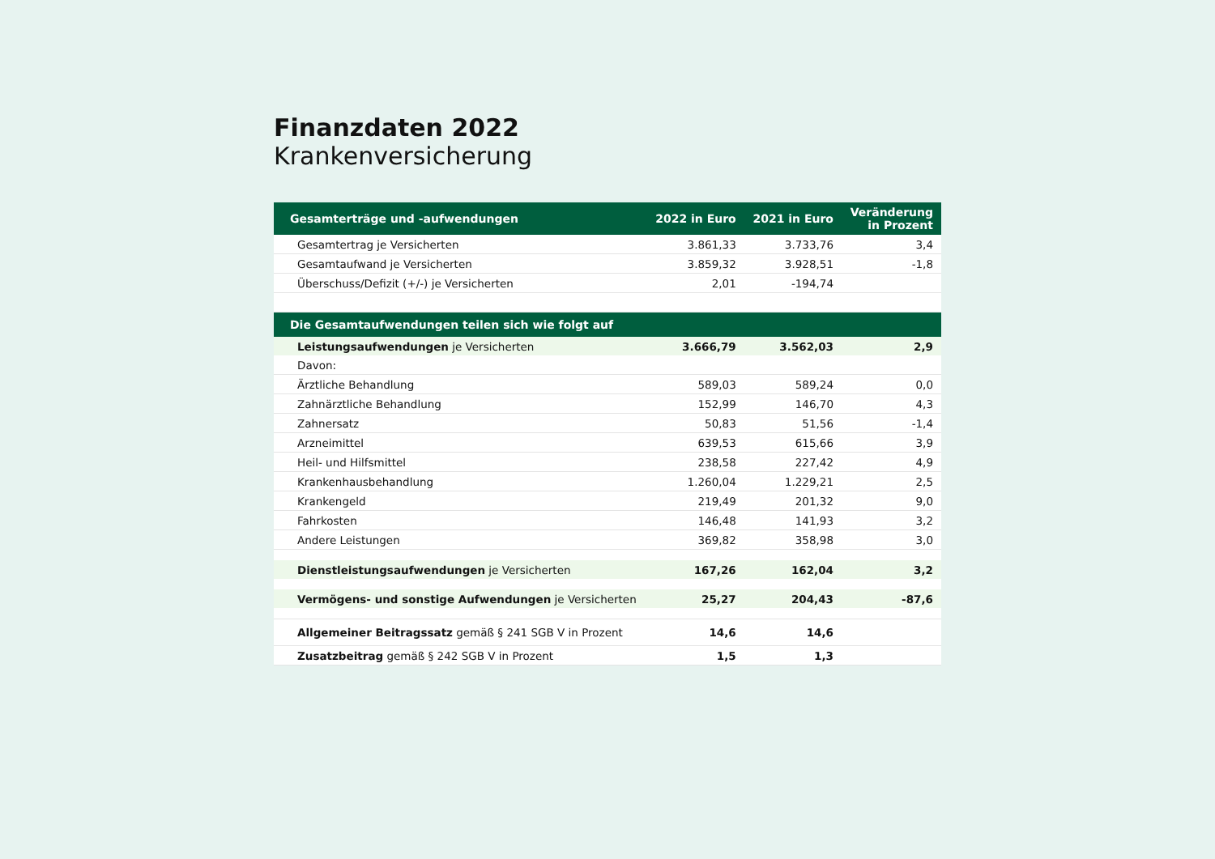Finanzdaten 2022
Krankenversicherung
| Gesamterträge und -aufwendungen | 2022 in Euro | 2021 in Euro | Veränderung in Prozent |
| --- | --- | --- | --- |
| Gesamtertrag je Versicherten | 3.861,33 | 3.733,76 | 3,4 |
| Gesamtaufwand je Versicherten | 3.859,32 | 3.928,51 | -1,8 |
| Überschuss/Defizit (+/-) je Versicherten | 2,01 | -194,74 | |
| Die Gesamtaufwendungen teilen sich wie folgt auf | | | |
| Leistungsaufwendungen je Versicherten | 3.666,79 | 3.562,03 | 2,9 |
| Davon: | | | |
| Ärztliche Behandlung | 589,03 | 589,24 | 0,0 |
| Zahnärztliche Behandlung | 152,99 | 146,70 | 4,3 |
| Zahnersatz | 50,83 | 51,56 | -1,4 |
| Arzneimittel | 639,53 | 615,66 | 3,9 |
| Heil- und Hilfsmittel | 238,58 | 227,42 | 4,9 |
| Krankenhausbehandlung | 1.260,04 | 1.229,21 | 2,5 |
| Krankengeld | 219,49 | 201,32 | 9,0 |
| Fahrkosten | 146,48 | 141,93 | 3,2 |
| Andere Leistungen | 369,82 | 358,98 | 3,0 |
| Dienstleistungsaufwendungen je Versicherten | 167,26 | 162,04 | 3,2 |
| Vermögens- und sonstige Aufwendungen je Versicherten | 25,27 | 204,43 | -87,6 |
| Allgemeiner Beitragssatz gemäß § 241 SGB V in Prozent | 14,6 | 14,6 | |
| Zusatzbeitrag gemäß § 242 SGB V in Prozent | 1,5 | 1,3 | |